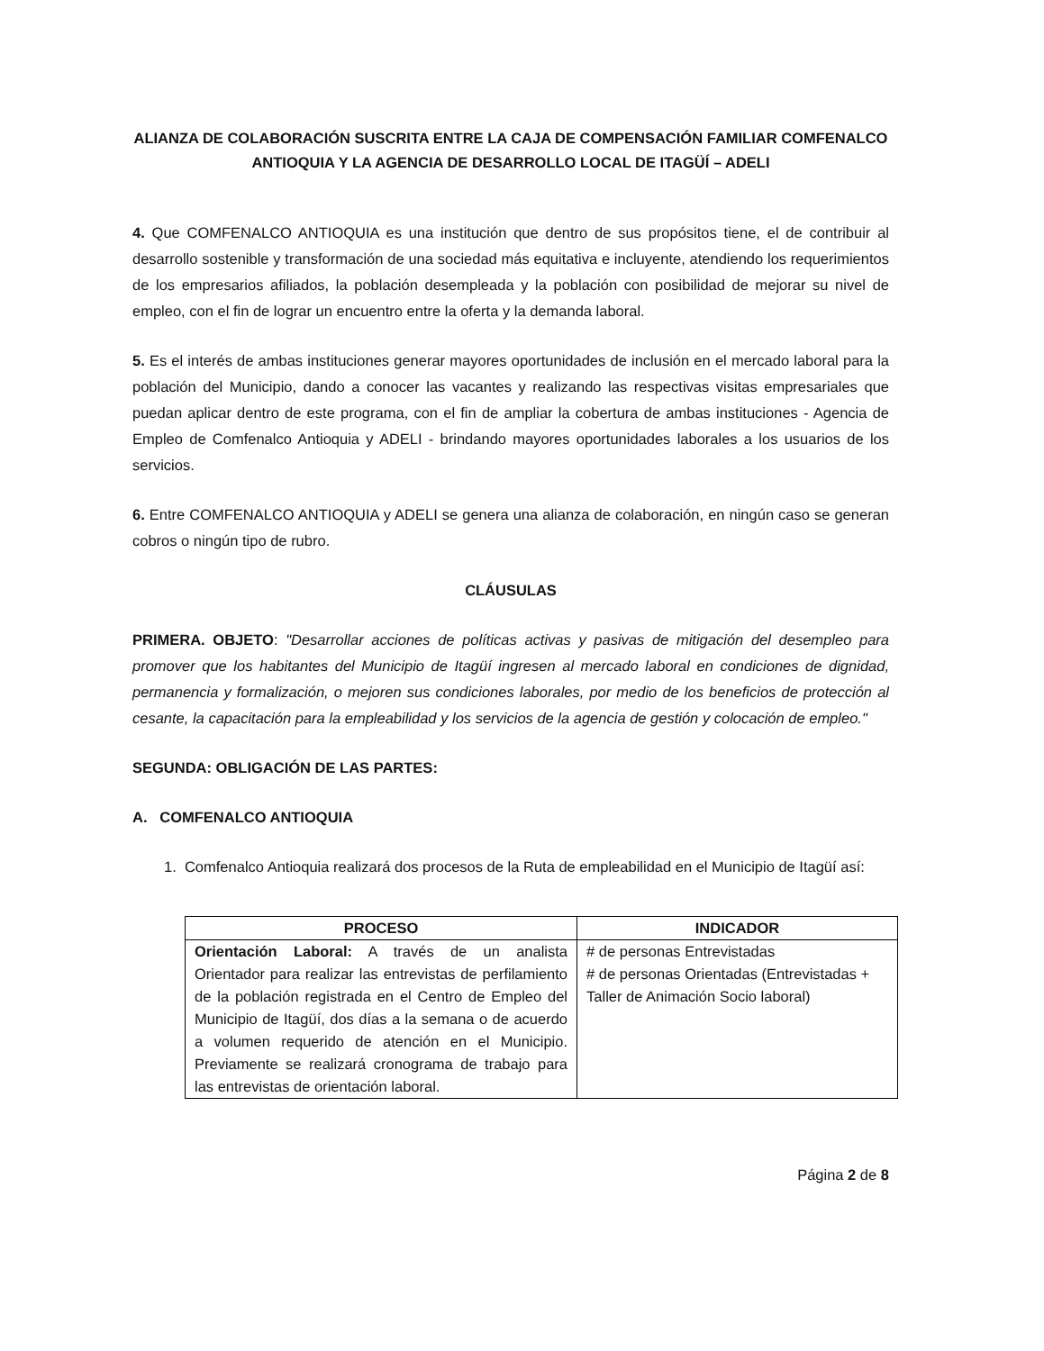ALIANZA DE COLABORACIÓN SUSCRITA ENTRE LA CAJA DE COMPENSACIÓN FAMILIAR COMFENALCO ANTIOQUIA Y LA AGENCIA DE DESARROLLO LOCAL DE ITAGÜÍ – ADELI
4. Que COMFENALCO ANTIOQUIA es una institución que dentro de sus propósitos tiene, el de contribuir al desarrollo sostenible y transformación de una sociedad más equitativa e incluyente, atendiendo los requerimientos de los empresarios afiliados, la población desempleada y la población con posibilidad de mejorar su nivel de empleo, con el fin de lograr un encuentro entre la oferta y la demanda laboral.
5. Es el interés de ambas instituciones generar mayores oportunidades de inclusión en el mercado laboral para la población del Municipio, dando a conocer las vacantes y realizando las respectivas visitas empresariales que puedan aplicar dentro de este programa, con el fin de ampliar la cobertura de ambas instituciones - Agencia de Empleo de Comfenalco Antioquia y ADELI - brindando mayores oportunidades laborales a los usuarios de los servicios.
6. Entre COMFENALCO ANTIOQUIA y ADELI se genera una alianza de colaboración, en ningún caso se generan cobros o ningún tipo de rubro.
CLÁUSULAS
PRIMERA. OBJETO: "Desarrollar acciones de políticas activas y pasivas de mitigación del desempleo para promover que los habitantes del Municipio de Itagüí ingresen al mercado laboral en condiciones de dignidad, permanencia y formalización, o mejoren sus condiciones laborales, por medio de los beneficios de protección al cesante, la capacitación para la empleabilidad y los servicios de la agencia de gestión y colocación de empleo."
SEGUNDA: OBLIGACIÓN DE LAS PARTES:
A. COMFENALCO ANTIOQUIA
1. Comfenalco Antioquia realizará dos procesos de la Ruta de empleabilidad en el Municipio de Itagüí así:
| PROCESO | INDICADOR |
| --- | --- |
| Orientación Laboral: A través de un analista Orientador para realizar las entrevistas de perfilamiento de la población registrada en el Centro de Empleo del Municipio de Itagüí, dos días a la semana o de acuerdo a volumen requerido de atención en el Municipio. Previamente se realizará cronograma de trabajo para las entrevistas de orientación laboral. | # de personas Entrevistadas # de personas Orientadas (Entrevistadas + Taller de Animación Socio laboral) |
Página 2 de 8